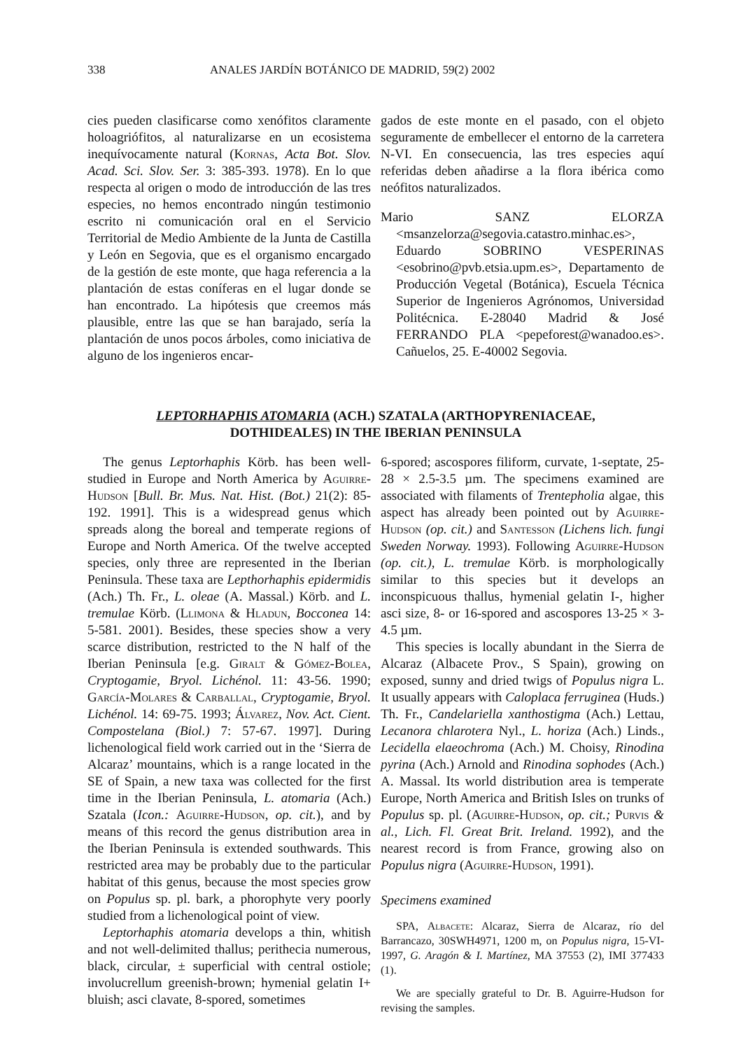338 ANALES JARDÍN BOTÁNICO DE MADRID, 59(2) 2002
cies pueden clasificarse como xenófitos claramente holoagriófitos, al naturalizarse en un ecosistema inequívocamente natural (Kornas, Acta Bot. Slov. Acad. Sci. Slov. Ser. 3: 385-393. 1978). En lo que respecta al origen o modo de introducción de las tres especies, no hemos encontrado ningún testimonio escrito ni comunicación oral en el Servicio Territorial de Medio Ambiente de la Junta de Castilla y León en Segovia, que es el organismo encargado de la gestión de este monte, que haga referencia a la plantación de estas coníferas en el lugar donde se han encontrado. La hipótesis que creemos más plausible, entre las que se han barajado, sería la plantación de unos pocos árboles, como iniciativa de alguno de los ingenieros encar-
gados de este monte en el pasado, con el objeto seguramente de embellecer el entorno de la carretera N-VI. En consecuencia, las tres especies aquí referidas deben añadirse a la flora ibérica como neófitos naturalizados.
Mario SANZ ELORZA <msanzelorza@segovia.catastro.minhac.es>, Eduardo SOBRINO VESPERINAS <esobrino@pvb.etsia.upm.es>, Departamento de Producción Vegetal (Botánica), Escuela Técnica Superior de Ingenieros Agrónomos, Universidad Politécnica. E-28040 Madrid & José FERRANDO PLA <pepeforest@wanadoo.es>. Cañuelos, 25. E-40002 Segovia.
LEPTORHAPHIS ATOMARIA (ACH.) SZATALA (ARTHOPYRENIACEAE,
DOTHIDEALES) IN THE IBERIAN PENINSULA
The genus Leptorhaphis Körb. has been well-studied in Europe and North America by Aguirre-Hudson [Bull. Br. Mus. Nat. Hist. (Bot.) 21(2): 85-192. 1991]. This is a widespread genus which spreads along the boreal and temperate regions of Europe and North America. Of the twelve accepted species, only three are represented in the Iberian Peninsula. These taxa are Lepthorhaphis epidermidis (Ach.) Th. Fr., L. oleae (A. Massal.) Körb. and L. tremulae Körb. (Llimona & Hladun, Bocconea 14: 5-581. 2001). Besides, these species show a very scarce distribution, restricted to the N half of the Iberian Peninsula [e.g. Giralt & Gómez-Bolea, Cryptogamie, Bryol. Lichénol. 11: 43-56. 1990; García-Molares & Carballal, Cryptogamie, Bryol. Lichénol. 14: 69-75. 1993; Álvarez, Nov. Act. Cient. Compostelana (Biol.) 7: 57-67. 1997]. During lichenological field work carried out in the ‘Sierra de Alcaraz’ mountains, which is a range located in the SE of Spain, a new taxa was collected for the first time in the Iberian Peninsula, L. atomaria (Ach.) Szatala (Icon.: Aguirre-Hudson, op. cit.), and by means of this record the genus distribution area in the Iberian Peninsula is extended southwards. This restricted area may be probably due to the particular habitat of this genus, because the most species grow on Populus sp. pl. bark, a phorophyte very poorly studied from a lichenological point of view.
Leptorhaphis atomaria develops a thin, whitish and not well-delimited thallus; perithecia numerous, black, circular, ± superficial with central ostiole; involucrellum greenish-brown; hymenial gelatin I+ bluish; asci clavate, 8-spored, sometimes
6-spored; ascospores filiform, curvate, 1-septate, 25-28 × 2.5-3.5 µm. The specimens examined are associated with filaments of Trentepholia algae, this aspect has already been pointed out by Aguirre-Hudson (op. cit.) and Santesson (Lichens lich. fungi Sweden Norway. 1993). Following Aguirre-Hudson (op. cit.), L. tremulae Körb. is morphologically similar to this species but it develops an inconspicuous thallus, hymenial gelatin I-, higher asci size, 8- or 16-spored and ascospores 13-25 × 3-4.5 µm.
This species is locally abundant in the Sierra de Alcaraz (Albacete Prov., S Spain), growing on exposed, sunny and dried twigs of Populus nigra L. It usually appears with Caloplaca ferruginea (Huds.) Th. Fr., Candelariella xanthostigma (Ach.) Lettau, Lecanora chlarotera Nyl., L. horiza (Ach.) Linds., Lecidella elaeochroma (Ach.) M. Choisy, Rinodina pyrina (Ach.) Arnold and Rinodina sophodes (Ach.) A. Massal. Its world distribution area is temperate Europe, North America and British Isles on trunks of Populus sp. pl. (Aguirre-Hudson, op. cit.; Purvis & al., Lich. Fl. Great Brit. Ireland. 1992), and the nearest record is from France, growing also on Populus nigra (Aguirre-Hudson, 1991).
Specimens examined
SPA, Albacete: Alcaraz, Sierra de Alcaraz, río del Barrancazo, 30SWH4971, 1200 m, on Populus nigra, 15-VI-1997, G. Aragón & I. Martínez, MA 37553 (2), IMI 377433 (1).
We are specially grateful to Dr. B. Aguirre-Hudson for revising the samples.